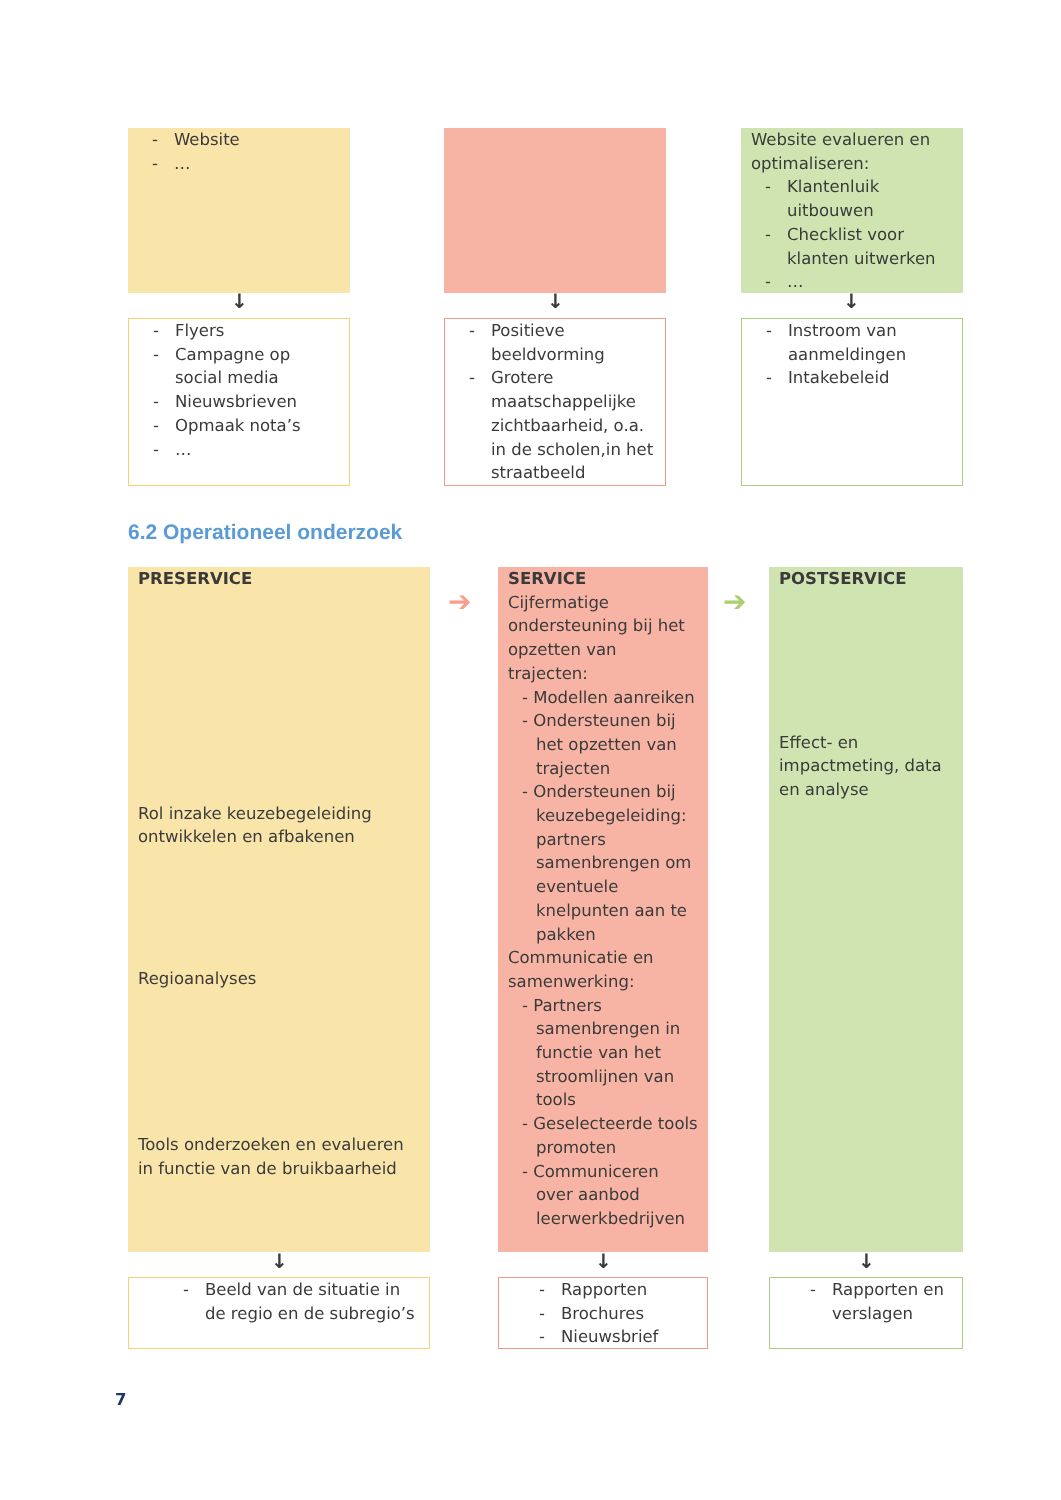- Website
- …
Website evalueren en optimaliseren:
- Klantenluik uitbouwen
- Checklist voor klanten uitwerken
- …
↓ ↓ ↓
- Flyers
- Campagne op social media
- Nieuwsbrieven
- Opmaak nota’s
- …
- Positieve beeldvorming
- Grotere maatschappelijke zichtbaarheid, o.a. in de scholen,in het straatbeeld
- Instroom van aanmeldingen
- Intakebeleid
6.2 Operationeel onderzoek
PRESERVICE
Rol inzake keuzebegeleiding ontwikkelen en afbakenen
Regioanalyses
Tools onderzoeken en evalueren in functie van de bruikbaarheid
➔
SERVICE
Cijfermatige ondersteuning bij het opzetten van trajecten:
- Modellen aanreiken
- Ondersteunen bij het opzetten van trajecten
- Ondersteunen bij keuzebegeleiding: partners samenbrengen om eventuele knelpunten aan te pakken
Communicatie en samenwerking:
- Partners samenbrengen in functie van het stroomlijnen van tools
- Geselecteerde tools promoten
- Communiceren over aanbod leerwerkbedrijven
➔
POSTSERVICE
Effect- en impactmeting, data en analyse
↓ ↓ ↓
- Beeld van de situatie in de regio en de subregio’s
- Rapporten
- Brochures
- Nieuwsbrief
- Rapporten en verslagen
7